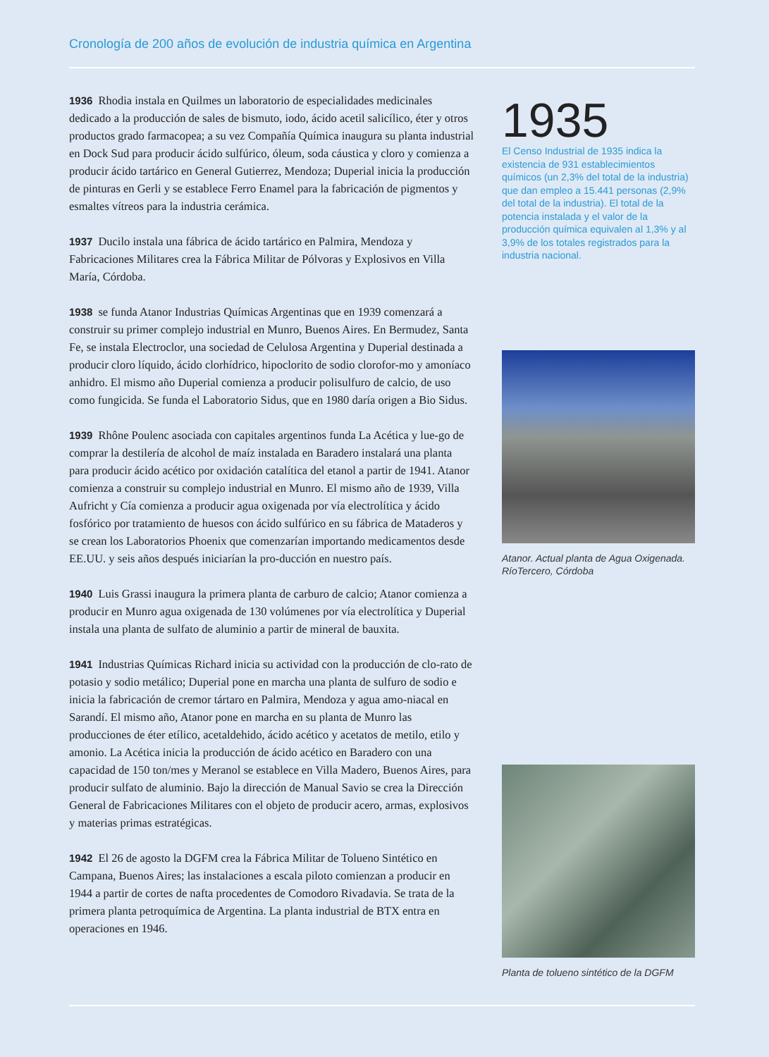Cronología de 200 años de evolución de industria química en Argentina
1936 Rhodia instala en Quilmes un laboratorio de especialidades medicinales dedicado a la producción de sales de bismuto, iodo, ácido acetil salicílico, éter y otros productos grado farmacopea; a su vez Compañía Química inaugura su planta industrial en Dock Sud para producir ácido sulfúrico, óleum, soda cáustica y cloro y comienza a producir ácido tartárico en General Gutierrez, Mendoza; Duperial inicia la producción de pinturas en Gerli y se establece Ferro Enamel para la fabricación de pigmentos y esmaltes vítreos para la industria cerámica.
1937 Ducilo instala una fábrica de ácido tartárico en Palmira, Mendoza y Fabricaciones Militares crea la Fábrica Militar de Pólvoras y Explosivos en Villa María, Córdoba.
1938 se funda Atanor Industrias Químicas Argentinas que en 1939 comenzará a construir su primer complejo industrial en Munro, Buenos Aires. En Bermudez, Santa Fe, se instala Electroclor, una sociedad de Celulosa Argentina y Duperial destinada a producir cloro líquido, ácido clorhídrico, hipoclorito de sodio clorofor-mo y amoníaco anhidro. El mismo año Duperial comienza a producir polisulfuro de calcio, de uso como fungicida. Se funda el Laboratorio Sidus, que en 1980 daría origen a Bio Sidus.
1939 Rhône Poulenc asociada con capitales argentinos funda La Acética y lue-go de comprar la destilería de alcohol de maíz instalada en Baradero instalará una planta para producir ácido acético por oxidación catalítica del etanol a partir de 1941. Atanor comienza a construir su complejo industrial en Munro. El mismo año de 1939, Villa Aufricht y Cía comienza a producir agua oxigenada por vía electrolítica y ácido fosfórico por tratamiento de huesos con ácido sulfúrico en su fábrica de Mataderos y se crean los Laboratorios Phoenix que comenzarían importando medicamentos desde EE.UU. y seis años después iniciarían la pro-ducción en nuestro país.
1940 Luis Grassi inaugura la primera planta de carburo de calcio; Atanor comienza a producir en Munro agua oxigenada de 130 volúmenes por vía electrolítica y Duperial instala una planta de sulfato de aluminio a partir de mineral de bauxita.
1941 Industrias Químicas Richard inicia su actividad con la producción de clo-rato de potasio y sodio metálico; Duperial pone en marcha una planta de sulfuro de sodio e inicia la fabricación de cremor tártaro en Palmira, Mendoza y agua amo-niacal en Sarandí. El mismo año, Atanor pone en marcha en su planta de Munro las producciones de éter etílico, acetaldehido, ácido acético y acetatos de metilo, etilo y amonio. La Acética inicia la producción de ácido acético en Baradero con una capacidad de 150 ton/mes y Meranol se establece en Villa Madero, Buenos Aires, para producir sulfato de aluminio. Bajo la dirección de Manual Savio se crea la Dirección General de Fabricaciones Militares con el objeto de producir acero, armas, explosivos y materias primas estratégicas.
1942 El 26 de agosto la DGFM crea la Fábrica Militar de Tolueno Sintético en Campana, Buenos Aires; las instalaciones a escala piloto comienzan a producir en 1944 a partir de cortes de nafta procedentes de Comodoro Rivadavia. Se trata de la primera planta petroquímica de Argentina. La planta industrial de BTX entra en operaciones en 1946.
1935
El Censo Industrial de 1935 indica la existencia de 931 establecimientos químicos (un 2,3% del total de la industria) que dan empleo a 15.441 personas (2,9% del total de la industria). El total de la potencia instalada y el valor de la producción química equivalen al 1,3% y al 3,9% de los totales registrados para la industria nacional.
Atanor. Actual planta de Agua Oxigenada. RíoTercero, Córdoba
Planta de tolueno sintético de la DGFM